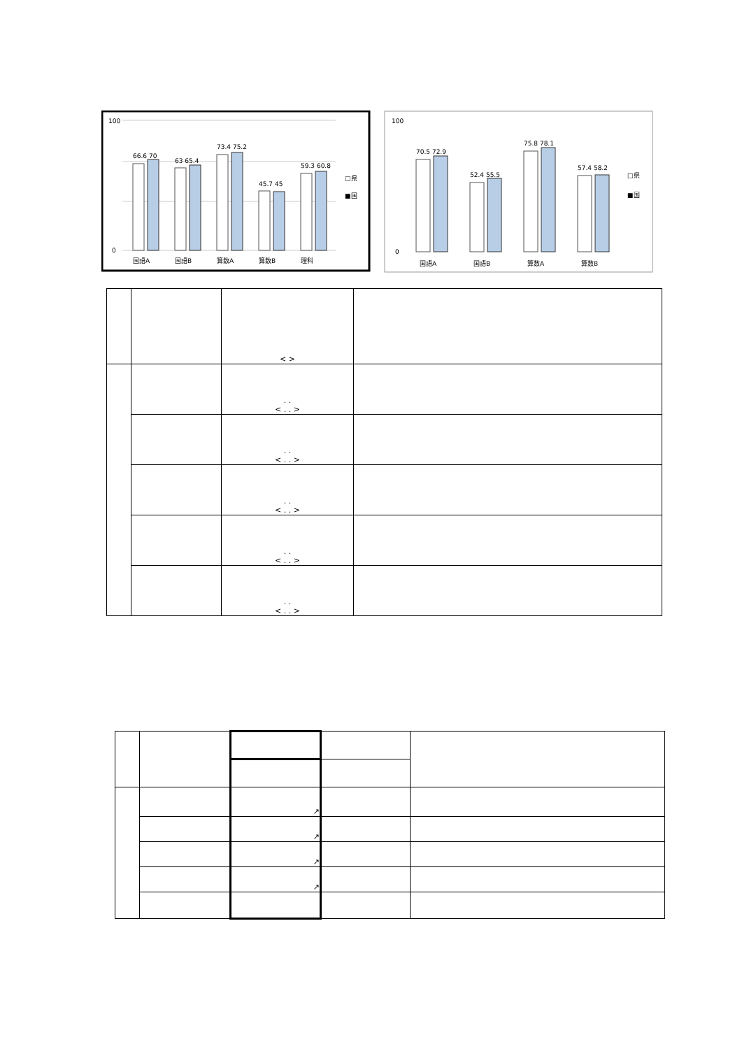100
0
66.6 70
63 65.4
73.4 75.2
45.7 45
59.3 60.8
国語A
国語B
算数A
算数B
理科
□県
■国
100
0
70.5 72.9
52.4 55.5
75.8 78.1
57.4 58.2
国語A
国語B
算数A
算数B
□県
■国
| | | < > | |
| | | . . < . . > | |
| | | . . < . . > | |
| | | . . < . . > | |
| | | . . < . . > | |
| | | . . < . . > | |
| | | ↗ | | |
| | | ↗ | | |
| | | ↗ | | |
| | | ↗ | | |